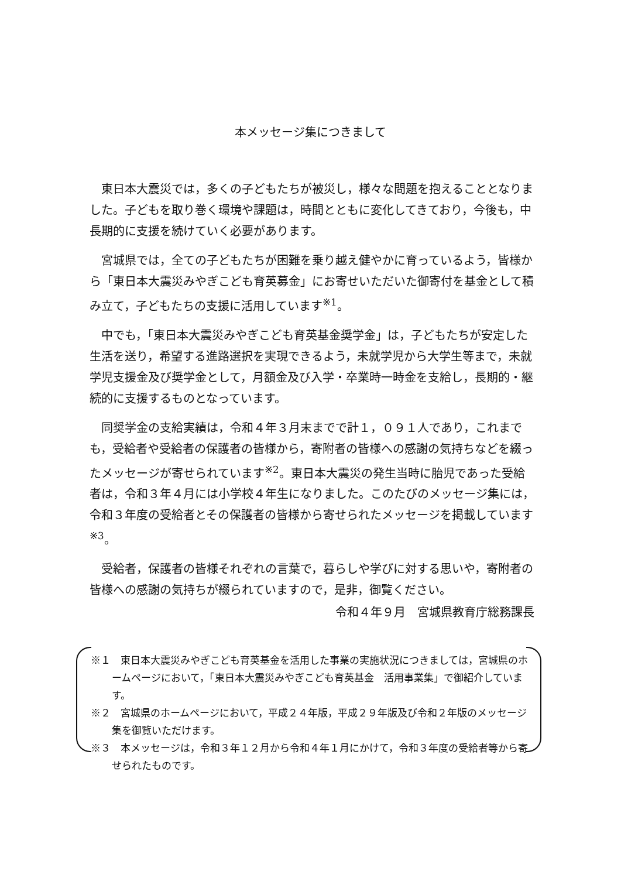本メッセージ集につきまして
東日本大震災では，多くの子どもたちが被災し，様々な問題を抱えることとなりました。子どもを取り巻く環境や課題は，時間とともに変化してきており，今後も，中長期的に支援を続けていく必要があります。
宮城県では，全ての子どもたちが困難を乗り越え健やかに育っているよう，皆様から「東日本大震災みやぎこども育英募金」にお寄せいただいた御寄付を基金として積み立て，子どもたちの支援に活用しています<sup>※1</sup>。
中でも，「東日本大震災みやぎこども育英基金奨学金」は，子どもたちが安定した生活を送り，希望する進路選択を実現できるよう，未就学児から大学生等まで，未就学児支援金及び奨学金として，月額金及び入学・卒業時一時金を支給し，長期的・継続的に支援するものとなっています。
同奨学金の支給実績は，令和４年３月末までで計１，０９１人であり，これまでも，受給者や受給者の保護者の皆様から，寄附者の皆様への感謝の気持ちなどを綴ったメッセージが寄せられています<sup>※2</sup>。東日本大震災の発生当時に胎児であった受給者は，令和３年４月には小学校４年生になりました。このたびのメッセージ集には，令和３年度の受給者とその保護者の皆様から寄せられたメッセージを掲載しています<sup>※3</sup>。
受給者，保護者の皆様それぞれの言葉で，暮らしや学びに対する思いや，寄附者の皆様への感謝の気持ちが綴られていますので，是非，御覧ください。
令和４年９月　宮城県教育庁総務課長
※１　東日本大震災みやぎこども育英基金を活用した事業の実施状況につきましては，宮城県のホームページにおいて，「東日本大震災みやぎこども育英基金　活用事業集」で御紹介しています。
※２　宮城県のホームページにおいて，平成２４年版，平成２９年版及び令和２年版のメッセージ集を御覧いただけます。
※３　本メッセージは，令和３年１２月から令和４年１月にかけて，令和３年度の受給者等から寄せられたものです。